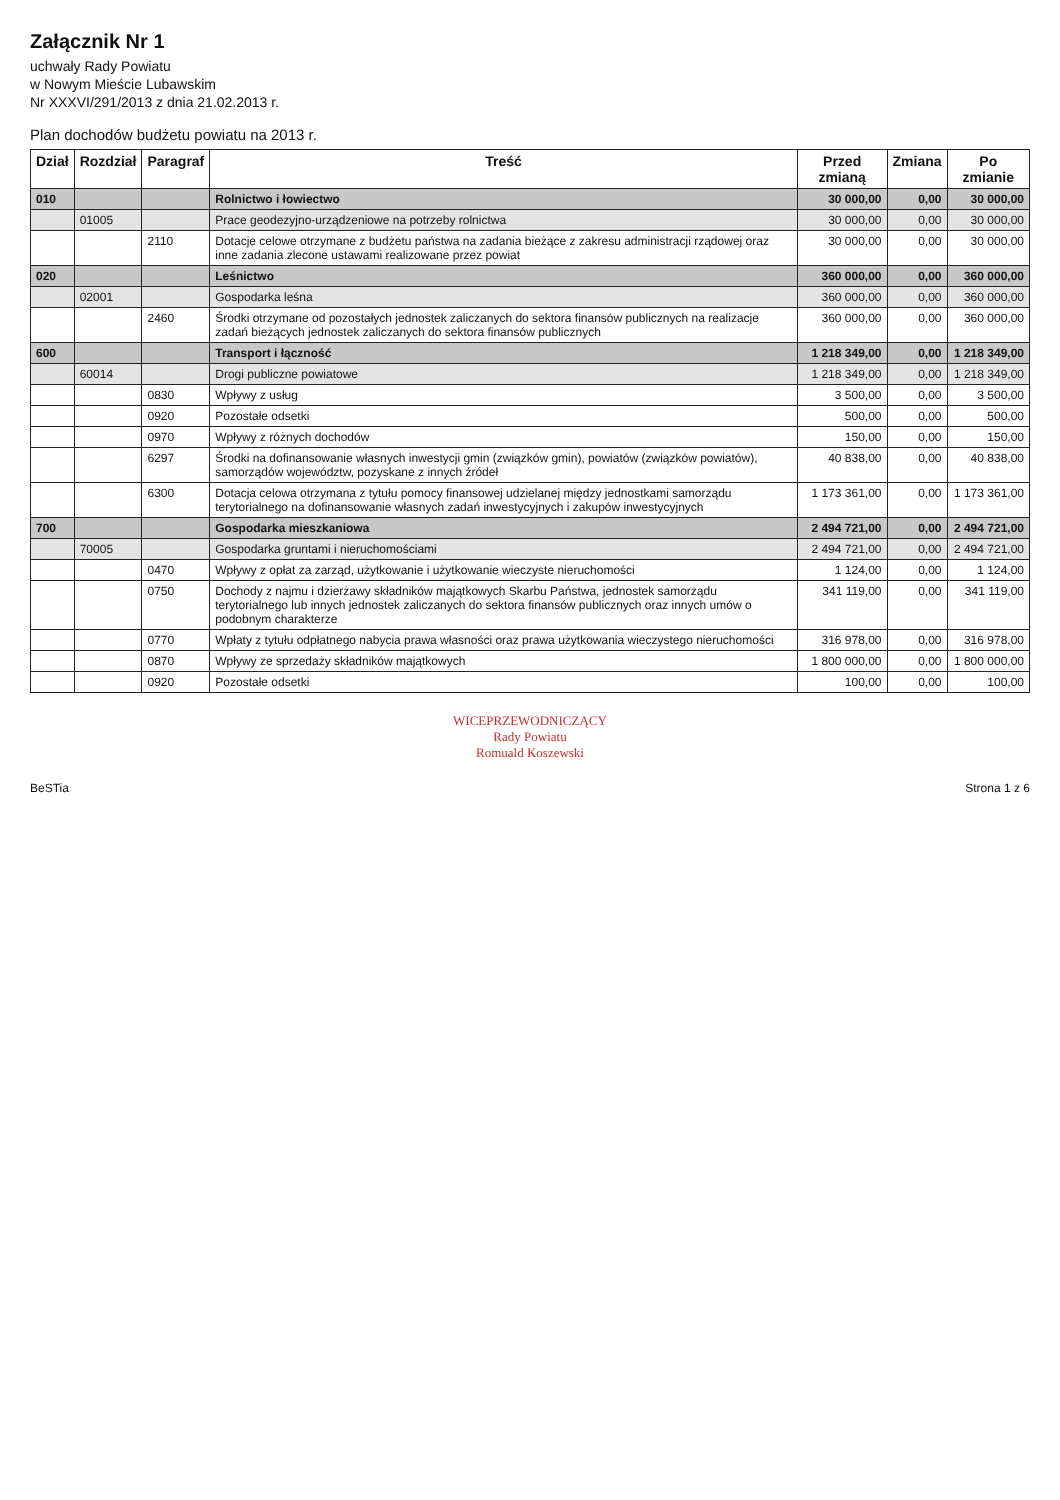Załącznik Nr 1
uchwały Rady Powiatu
w Nowym Mieście Lubawskim
Nr XXXVI/291/2013 z dnia 21.02.2013 r.
Plan dochodów budżetu powiatu na 2013 r.
| Dział | Rozdział | Paragraf | Treść | Przed zmianą | Zmiana | Po zmianie |
| --- | --- | --- | --- | --- | --- | --- |
| 010 | | | Rolnictwo i łowiectwo | 30 000,00 | 0,00 | 30 000,00 |
| | 01005 | | Prace geodezyjno-urządzeniowe na potrzeby rolnictwa | 30 000,00 | 0,00 | 30 000,00 |
| | | 2110 | Dotacje celowe otrzymane z budżetu państwa na zadania bieżące z zakresu administracji rządowej oraz inne zadania zlecone ustawami realizowane przez powiat | 30 000,00 | 0,00 | 30 000,00 |
| 020 | | | Leśnictwo | 360 000,00 | 0,00 | 360 000,00 |
| | 02001 | | Gospodarka leśna | 360 000,00 | 0,00 | 360 000,00 |
| | | 2460 | Środki otrzymane od pozostałych jednostek zaliczanych do sektora finansów publicznych na realizacje zadań bieżących jednostek zaliczanych do sektora finansów publicznych | 360 000,00 | 0,00 | 360 000,00 |
| 600 | | | Transport i łączność | 1 218 349,00 | 0,00 | 1 218 349,00 |
| | 60014 | | Drogi publiczne powiatowe | 1 218 349,00 | 0,00 | 1 218 349,00 |
| | | 0830 | Wpływy z usług | 3 500,00 | 0,00 | 3 500,00 |
| | | 0920 | Pozostałe odsetki | 500,00 | 0,00 | 500,00 |
| | | 0970 | Wpływy z różnych dochodów | 150,00 | 0,00 | 150,00 |
| | | 6297 | Środki na dofinansowanie własnych inwestycji gmin (związków gmin), powiatów (związków powiatów), samorządów województw, pozyskane z innych źródeł | 40 838,00 | 0,00 | 40 838,00 |
| | | 6300 | Dotacja celowa otrzymana z tytułu pomocy finansowej udzielanej między jednostkami samorządu terytorialnego na dofinansowanie własnych zadań inwestycyjnych i zakupów inwestycyjnych | 1 173 361,00 | 0,00 | 1 173 361,00 |
| 700 | | | Gospodarka mieszkaniowa | 2 494 721,00 | 0,00 | 2 494 721,00 |
| | 70005 | | Gospodarka gruntami i nieruchomościami | 2 494 721,00 | 0,00 | 2 494 721,00 |
| | | 0470 | Wpływy z opłat za zarząd, użytkowanie i użytkowanie wieczyste nieruchomości | 1 124,00 | 0,00 | 1 124,00 |
| | | 0750 | Dochody z najmu i dzierżawy składników majątkowych Skarbu Państwa, jednostek samorządu terytorialnego lub innych jednostek zaliczanych do sektora finansów publicznych oraz innych umów o podobnym charakterze | 341 119,00 | 0,00 | 341 119,00 |
| | | 0770 | Wpłaty z tytułu odpłatnego nabycia prawa własności oraz prawa użytkowania wieczystego nieruchomości | 316 978,00 | 0,00 | 316 978,00 |
| | | 0870 | Wpływy ze sprzedaży składników majątkowych | 1 800 000,00 | 0,00 | 1 800 000,00 |
| | | 0920 | Pozostałe odsetki | 100,00 | 0,00 | 100,00 |
WICEPRZEWODNICZĄCY
Rady Powiatu
Romuald Koszewski
BeSTia Strona 1 z 6